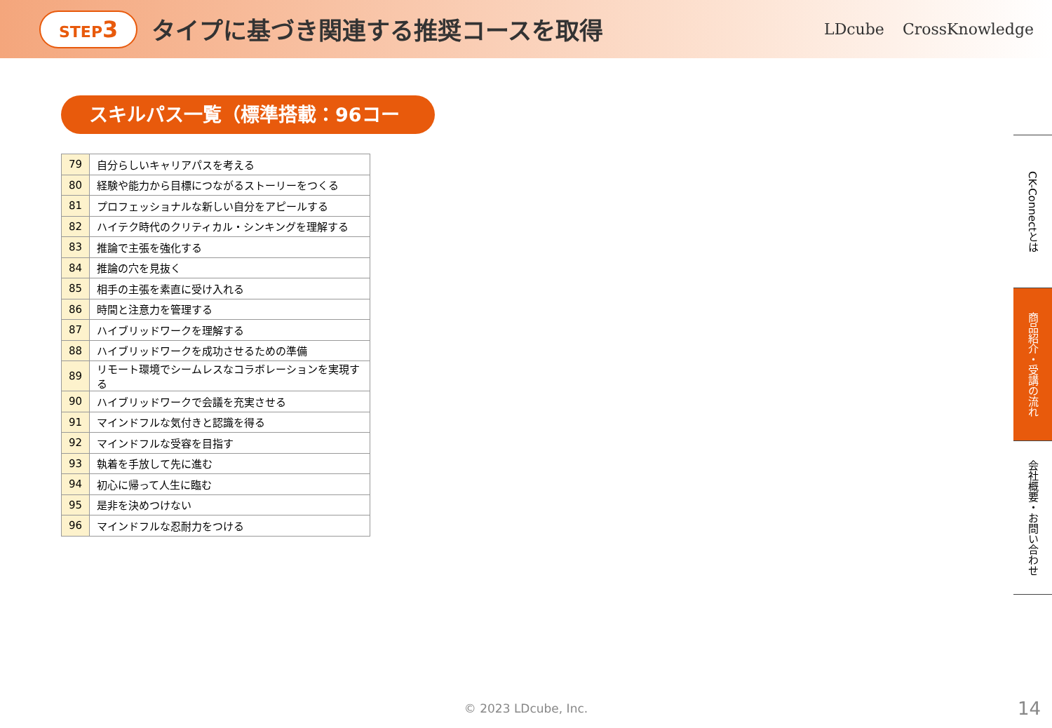STEP3 タイプに基づき関連する推奨コースを取得 LDcube CrossKnowledge
スキルパス一覧（標準搭載：96コース）
| 79 | 自分らしいキャリアパスを考える |
| 80 | 経験や能力から目標につながるストーリーをつくる |
| 81 | プロフェッショナルな新しい自分をアピールする |
| 82 | ハイテク時代のクリティカル・シンキングを理解する |
| 83 | 推論で主張を強化する |
| 84 | 推論の穴を見抜く |
| 85 | 相手の主張を素直に受け入れる |
| 86 | 時間と注意力を管理する |
| 87 | ハイブリッドワークを理解する |
| 88 | ハイブリッドワークを成功させるための準備 |
| 89 | リモート環境でシームレスなコラボレーションを実現する |
| 90 | ハイブリッドワークで会議を充実させる |
| 91 | マインドフルな気付きと認識を得る |
| 92 | マインドフルな受容を目指す |
| 93 | 執着を手放して先に進む |
| 94 | 初心に帰って人生に臨む |
| 95 | 是非を決めつけない |
| 96 | マインドフルな忍耐力をつける |
CK-Connectとは
商品紹介・受講の流れ
会社概要・お問い合わせ
© 2023 LDcube, Inc. 14